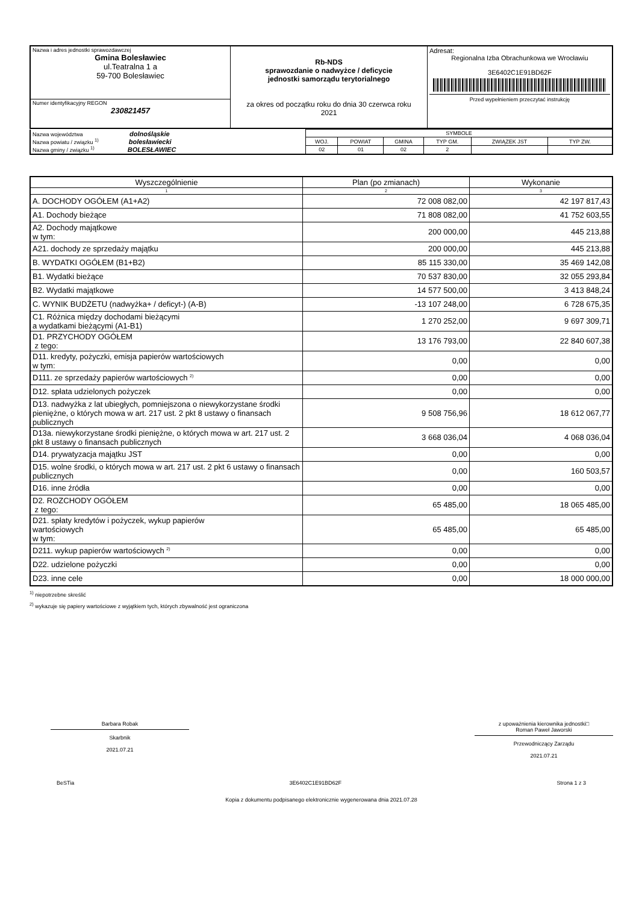| Nazwa i adres jednostki sprawozdawczej Gmina Bolesławiec ul.Teatralna 1 a 59-700 Bolesławiec | Rb-NDS sprawozdanie o nadwyżce / deficycie jednostki samorządu terytorialnego za okres od początku roku do dnia 30 czerwca roku 2021 | Adresat: Regionalna Izba Obrachunkowa we Wrocławiu 3E6402C1E91BD62F Przed wypełnieniem przeczytać instrukcję |
| Numer identyfikacyjny REGON 230821457 | | |
| Nazwa województwa dolnośląskie Nazwa powiatu / związku <sup>1)</sup> bolesławiecki Nazwa gminy / związku <sup>1)</sup> BOLESŁAWIEC | SYMBOLE | | | | | |
| | WOJ. | POWIAT | GMINA | TYP GM. | ZWIĄZEK JST | TYP ZW. |
| | 02 | 01 | 02 | 2 | | |
| Wyszczególnienie | Plan (po zmianach) | Wykonanie |
| --- | --- | --- |
| 1 | 2 | 3 |
| A. DOCHODY OGÓŁEM (A1+A2) | 72 008 082,00 | 42 197 817,43 |
| A1. Dochody bieżące | 71 808 082,00 | 41 752 603,55 |
| A2. Dochody majątkowe w tym: | 200 000,00 | 445 213,88 |
| A21. dochody ze sprzedaży majątku | 200 000,00 | 445 213,88 |
| B. WYDATKI OGÓŁEM (B1+B2) | 85 115 330,00 | 35 469 142,08 |
| B1. Wydatki bieżące | 70 537 830,00 | 32 055 293,84 |
| B2. Wydatki majątkowe | 14 577 500,00 | 3 413 848,24 |
| C. WYNIK BUDŻETU (nadwyżka+ / deficyt-) (A-B) | -13 107 248,00 | 6 728 675,35 |
| C1. Różnica między dochodami bieżącymi a wydatkami bieżącymi (A1-B1) | 1 270 252,00 | 9 697 309,71 |
| D1. PRZYCHODY OGÓŁEM z tego: | 13 176 793,00 | 22 840 607,38 |
| D11. kredyty, pożyczki, emisja papierów wartościowych w tym: | 0,00 | 0,00 |
| D111. ze sprzedaży papierów wartościowych <sup>2)</sup> | 0,00 | 0,00 |
| D12. spłata udzielonych pożyczek | 0,00 | 0,00 |
| D13. nadwyżka z lat ubiegłych, pomniejszona o niewykorzystane środki pieniężne, o których mowa w art. 217 ust. 2 pkt 8 ustawy o finansach publicznych | 9 508 756,96 | 18 612 067,77 |
| D13a. niewykorzystane środki pieniężne, o których mowa w art. 217 ust. 2 pkt 8 ustawy o finansach publicznych | 3 668 036,04 | 4 068 036,04 |
| D14. prywatyzacja majątku JST | 0,00 | 0,00 |
| D15. wolne środki, o których mowa w art. 217 ust. 2 pkt 6 ustawy o finansach publicznych | 0,00 | 160 503,57 |
| D16. inne źródła | 0,00 | 0,00 |
| D2. ROZCHODY OGÓŁEM z tego: | 65 485,00 | 18 065 485,00 |
| D21. spłaty kredytów i pożyczek, wykup papierów wartościowych w tym: | 65 485,00 | 65 485,00 |
| D211. wykup papierów wartościowych <sup>2)</sup> | 0,00 | 0,00 |
| D22. udzielone pożyczki | 0,00 | 0,00 |
| D23. inne cele | 0,00 | 18 000 000,00 |
<sup>1)</sup> niepotrzebne skreślić
<sup>2)</sup> wykazuje się papiery wartościowe z wyjątkiem tych, których zbywalność jest ograniczona
Barbara Robak
Skarbnik
2021.07.21
z upoważnienia kierownika jednostki□
Roman Paweł Jaworski
Przewodniczący Zarządu
2021.07.21
BeSTia 3E6402C1E91BD62F Strona 1 z 3
Kopia z dokumentu podpisanego elektronicznie wygenerowana dnia 2021.07.28